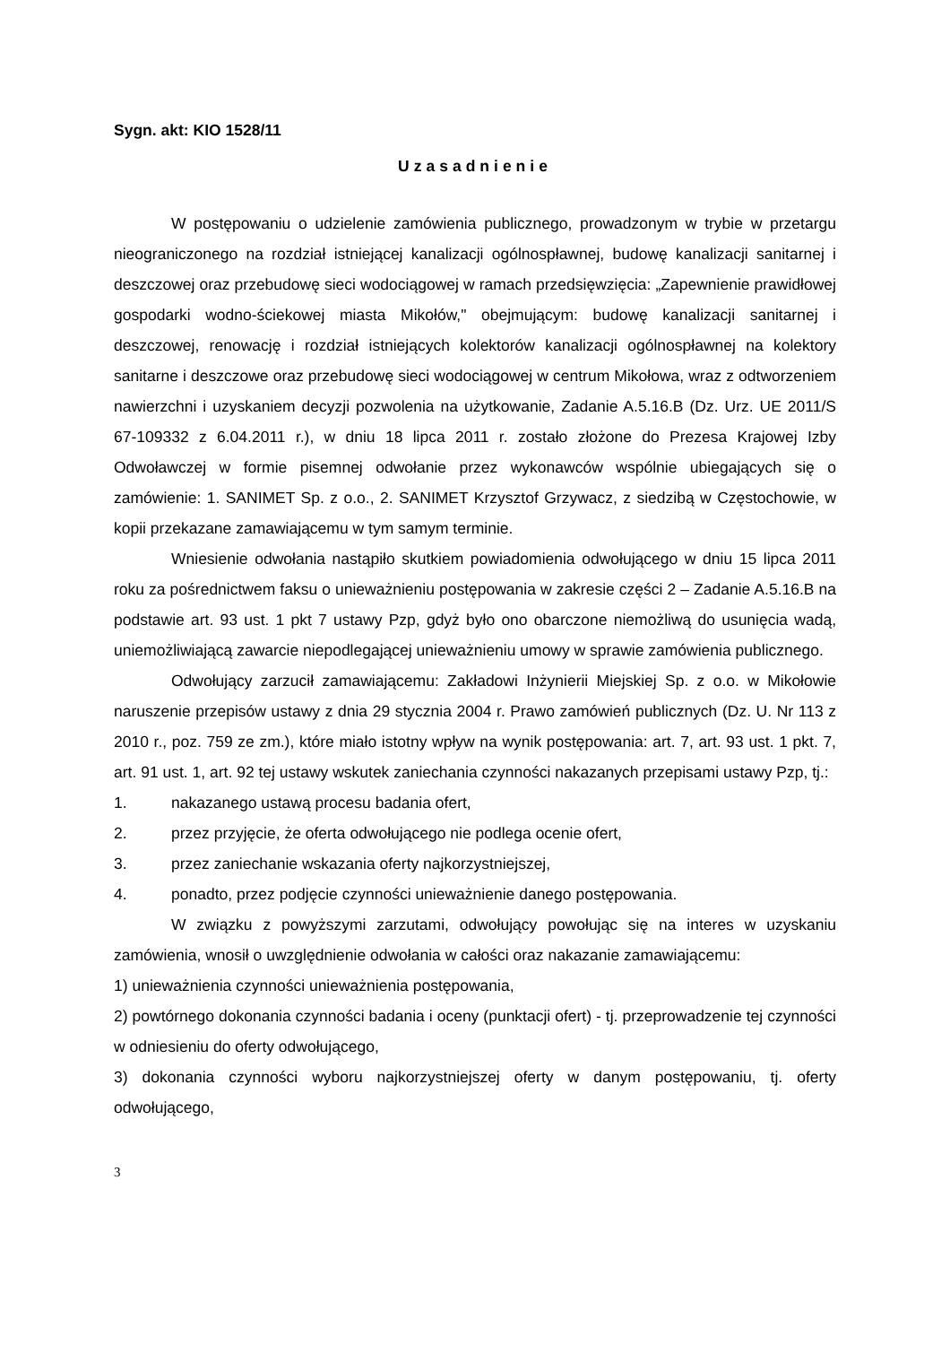Sygn. akt: KIO 1528/11
Uzasadnienie
W postępowaniu o udzielenie zamówienia publicznego, prowadzonym w trybie w przetargu nieograniczonego na rozdział istniejącej kanalizacji ogólnospławnej, budowę kanalizacji sanitarnej i deszczowej oraz przebudowę sieci wodociągowej w ramach przedsięwzięcia: „Zapewnienie prawidłowej gospodarki wodno-ściekowej miasta Mikołów," obejmującym: budowę kanalizacji sanitarnej i deszczowej, renowację i rozdział istniejących kolektorów kanalizacji ogólnospławnej na kolektory sanitarne i deszczowe oraz przebudowę sieci wodociągowej w centrum Mikołowa, wraz z odtworzeniem nawierzchni i uzyskaniem decyzji pozwolenia na użytkowanie, Zadanie A.5.16.B (Dz. Urz. UE 2011/S 67-109332 z 6.04.2011 r.), w dniu 18 lipca 2011 r. zostało złożone do Prezesa Krajowej Izby Odwoławczej w formie pisemnej odwołanie przez wykonawców wspólnie ubiegających się o zamówienie: 1. SANIMET Sp. z o.o., 2. SANIMET Krzysztof Grzywacz, z siedzibą w Częstochowie, w kopii przekazane zamawiającemu w tym samym terminie.
Wniesienie odwołania nastąpiło skutkiem powiadomienia odwołującego w dniu 15 lipca 2011 roku za pośrednictwem faksu o unieważnieniu postępowania w zakresie części 2 – Zadanie A.5.16.B na podstawie art. 93 ust. 1 pkt 7 ustawy Pzp, gdyż było ono obarczone niemożliwą do usunięcia wadą, uniemożliwiającą zawarcie niepodlegającej unieważnieniu umowy w sprawie zamówienia publicznego.
Odwołujący zarzucił zamawiającemu: Zakładowi Inżynierii Miejskiej Sp. z o.o. w Mikołowie naruszenie przepisów ustawy z dnia 29 stycznia 2004 r. Prawo zamówień publicznych (Dz. U. Nr 113 z 2010 r., poz. 759 ze zm.), które miało istotny wpływ na wynik postępowania: art. 7, art. 93 ust. 1 pkt. 7, art. 91 ust. 1, art. 92 tej ustawy wskutek zaniechania czynności nakazanych przepisami ustawy Pzp, tj.:
1. nakazanego ustawą procesu badania ofert,
2. przez przyjęcie, że oferta odwołującego nie podlega ocenie ofert,
3. przez zaniechanie wskazania oferty najkorzystniejszej,
4. ponadto, przez podjęcie czynności unieważnienie danego postępowania.
W związku z powyższymi zarzutami, odwołujący powołując się na interes w uzyskaniu zamówienia, wnosił o uwzględnienie odwołania w całości oraz nakazanie zamawiającemu:
1) unieważnienia czynności unieważnienia postępowania,
2) powtórnego dokonania czynności badania i oceny (punktacji ofert) - tj. przeprowadzenie tej czynności w odniesieniu do oferty odwołującego,
3) dokonania czynności wyboru najkorzystniejszej oferty w danym postępowaniu, tj. oferty odwołującego,
3